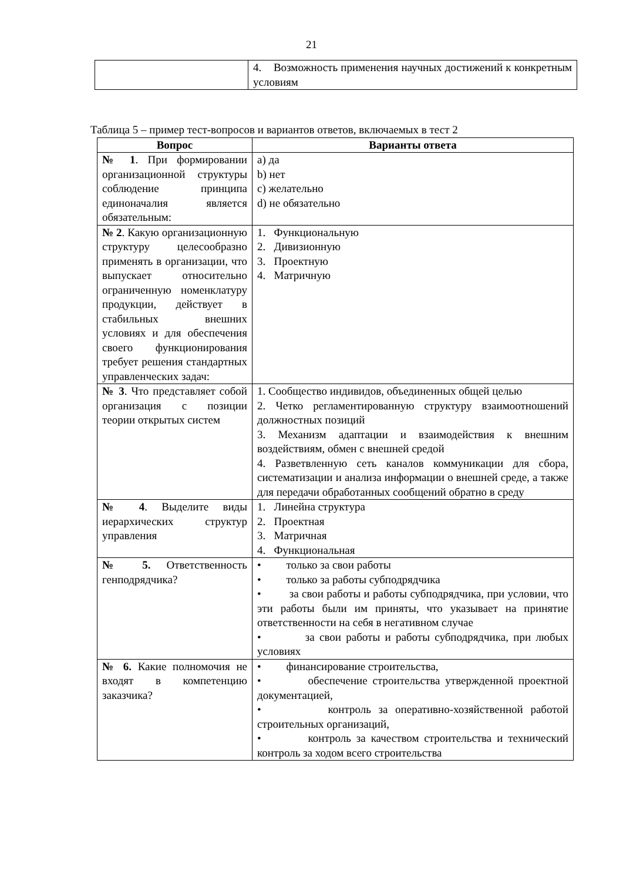21
| | 4. Возможность применения научных достижений к конкретным условиям |
Таблица 5 – пример тест-вопросов и вариантов ответов, включаемых в тест 2
| Вопрос | Варианты ответа |
| --- | --- |
| № 1 . При формировании организационной структуры соблюдение принципа единоначалия является обязательным: | a) да b) нет c) желательно d) не обязательно |
| № 2 . Какую организационную структуру целесообразно применять в организации, что выпускает относительно ограниченную номенклатуру продукции, действует в стабильных внешних условиях и для обеспечения своего функционирования требует решения стандартных управленческих задач: | 1. Функциональную 2. Дивизионную 3. Проектную 4. Матричную |
| № 3 . Что представляет собой организация с позиции теории открытых систем | 1. Сообщество индивидов, объединенных общей целью 2. Четко регламентированную структуру взаимоотношений должностных позиций 3. Механизм адаптации и взаимодействия к внешним воздействиям, обмен с внешней средой 4. Разветвленную сеть каналов коммуникации для сбора, систематизации и анализа информации о внешней среде, а также для передачи обработанных сообщений обратно в среду |
| № 4 . Выделите виды иерархических структур управления | 1. Линейна структура 2. Проектная 3. Матричная 4. Функциональная |
| № 5. Ответственность генподрядчика? | • только за свои работы • только за работы субподрядчика • за свои работы и работы субподрядчика, при условии, что эти работы были им приняты, что указывает на принятие ответственности на себя в негативном случае • за свои работы и работы субподрядчика, при любых условиях |
| № 6. Какие полномочия не входят в компетенцию заказчика? | • финансирование строительства, • обеспечение строительства утвержденной проектной документацией, • контроль за оперативно-хозяйственной работой строительных организаций, • контроль за качеством строительства и технический контроль за ходом всего строительства |